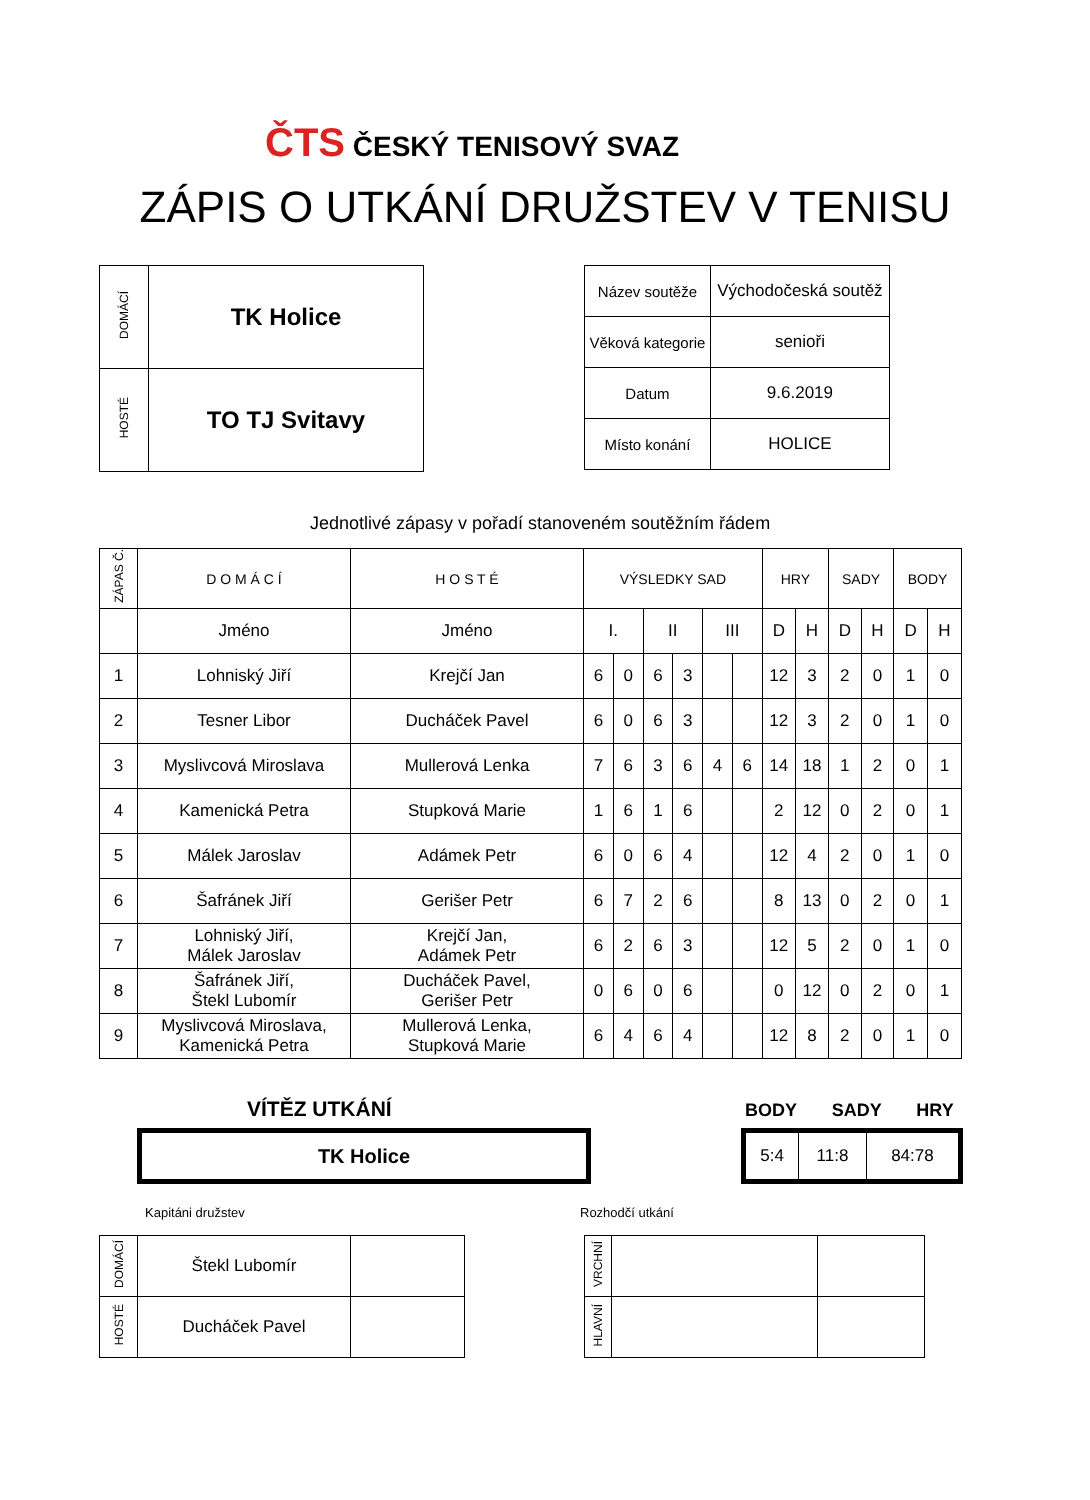ČTS ČESKÝ TENISOVÝ SVAZ
ZÁPIS O UTKÁNÍ DRUŽSTEV V TENISU
| DOMÁCÍ | TK Holice |
| HOSTÉ | TO TJ Svitavy |
| Název soutěže | Východočeská soutěž |
| Věková kategorie | senioři |
| Datum | 9.6.2019 |
| Místo konání | HOLICE |
Jednotlivé zápasy v pořadí stanoveném soutěžním řádem
| ZÁPAS Č. | D O M Á C Í | H O S T É | VÝSLEDKY SAD | | | | | | HRY | | SADY | | BODY | |
| | Jméno | Jméno | I. | | II | | III | | D | H | D | H | D | H |
| 1 | Lohniský Jiří | Krejčí Jan | 6 | 0 | 6 | 3 | | | 12 | 3 | 2 | 0 | 1 | 0 |
| 2 | Tesner Libor | Ducháček Pavel | 6 | 0 | 6 | 3 | | | 12 | 3 | 2 | 0 | 1 | 0 |
| 3 | Myslivcová Miroslava | Mullerová Lenka | 7 | 6 | 3 | 6 | 4 | 6 | 14 | 18 | 1 | 2 | 0 | 1 |
| 4 | Kamenická Petra | Stupková Marie | 1 | 6 | 1 | 6 | | | 2 | 12 | 0 | 2 | 0 | 1 |
| 5 | Málek Jaroslav | Adámek Petr | 6 | 0 | 6 | 4 | | | 12 | 4 | 2 | 0 | 1 | 0 |
| 6 | Šafránek Jiří | Gerišer Petr | 6 | 7 | 2 | 6 | | | 8 | 13 | 0 | 2 | 0 | 1 |
| 7 | Lohniský Jiří, Málek Jaroslav | Krejčí Jan, Adámek Petr | 6 | 2 | 6 | 3 | | | 12 | 5 | 2 | 0 | 1 | 0 |
| 8 | Šafránek Jiří, Štekl Lubomír | Ducháček Pavel, Gerišer Petr | 0 | 6 | 0 | 6 | | | 0 | 12 | 0 | 2 | 0 | 1 |
| 9 | Myslivcová Miroslava, Kamenická Petra | Mullerová Lenka, Stupková Marie | 6 | 4 | 6 | 4 | | | 12 | 8 | 2 | 0 | 1 | 0 |
VÍTĚZ UTKÁNÍ BODY SADY HRY
TK Holice
| 5:4 | 11:8 | 84:78 |
Kapitáni družstev Rozhodčí utkání
| DOMÁCÍ | Štekl Lubomír | |
| HOSTÉ | Ducháček Pavel | |
| VRCHNÍ | | |
| HLAVNÍ | | |